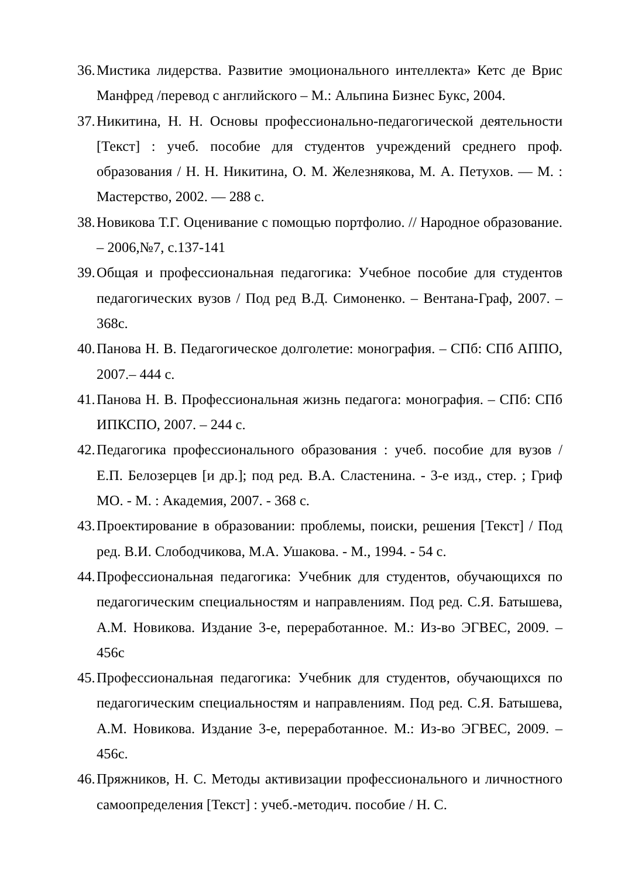36. Мистика лидерства. Развитие эмоционального интеллекта» Кетс де Врис Манфред /перевод с английского – М.: Альпина Бизнес Букс, 2004.
37. Никитина, Н. Н. Основы профессионально-педагогической деятельности [Текст] : учеб. пособие для студентов учреждений среднего проф. образования / Н. Н. Никитина, О. М. Железнякова, М. А. Петухов. — М. : Мастерство, 2002. — 288 с.
38. Новикова Т.Г. Оценивание с помощью портфолио. // Народное образование. – 2006,№7, с.137-141
39. Общая и профессиональная педагогика: Учебное пособие для студентов педагогических вузов / Под ред В.Д. Симоненко. – Вентана-Граф, 2007. – 368с.
40. Панова Н. В. Педагогическое долголетие: монография. – СПб: СПб АППО, 2007.– 444 с.
41. Панова Н. В. Профессиональная жизнь педагога: монография. – СПб: СПб ИПКСПО, 2007. – 244 с.
42. Педагогика профессионального образования : учеб. пособие для вузов / Е.П. Белозерцев [и др.]; под ред. В.А. Сластенина. - 3-е изд., стер. ; Гриф МО. - М. : Академия, 2007. - 368 с.
43. Проектирование в образовании: проблемы, поиски, решения [Текст] / Под ред. В.И. Слободчикова, М.А. Ушакова. - М., 1994. - 54 с.
44. Профессиональная педагогика: Учебник для студентов, обучающихся по педагогическим специальностям и направлениям. Под ред. С.Я. Батышева, А.М. Новикова. Издание 3-е, переработанное. М.: Из-во ЭГВЕС, 2009. – 456с
45. Профессиональная педагогика: Учебник для студентов, обучающихся по педагогическим специальностям и направлениям. Под ред. С.Я. Батышева, А.М. Новикова. Издание 3-е, переработанное. М.: Из-во ЭГВЕС, 2009. – 456с.
46. Пряжников, Н. С. Методы активизации профессионального и личностного самоопределения [Текст] : учеб.-методич. пособие / Н. С.